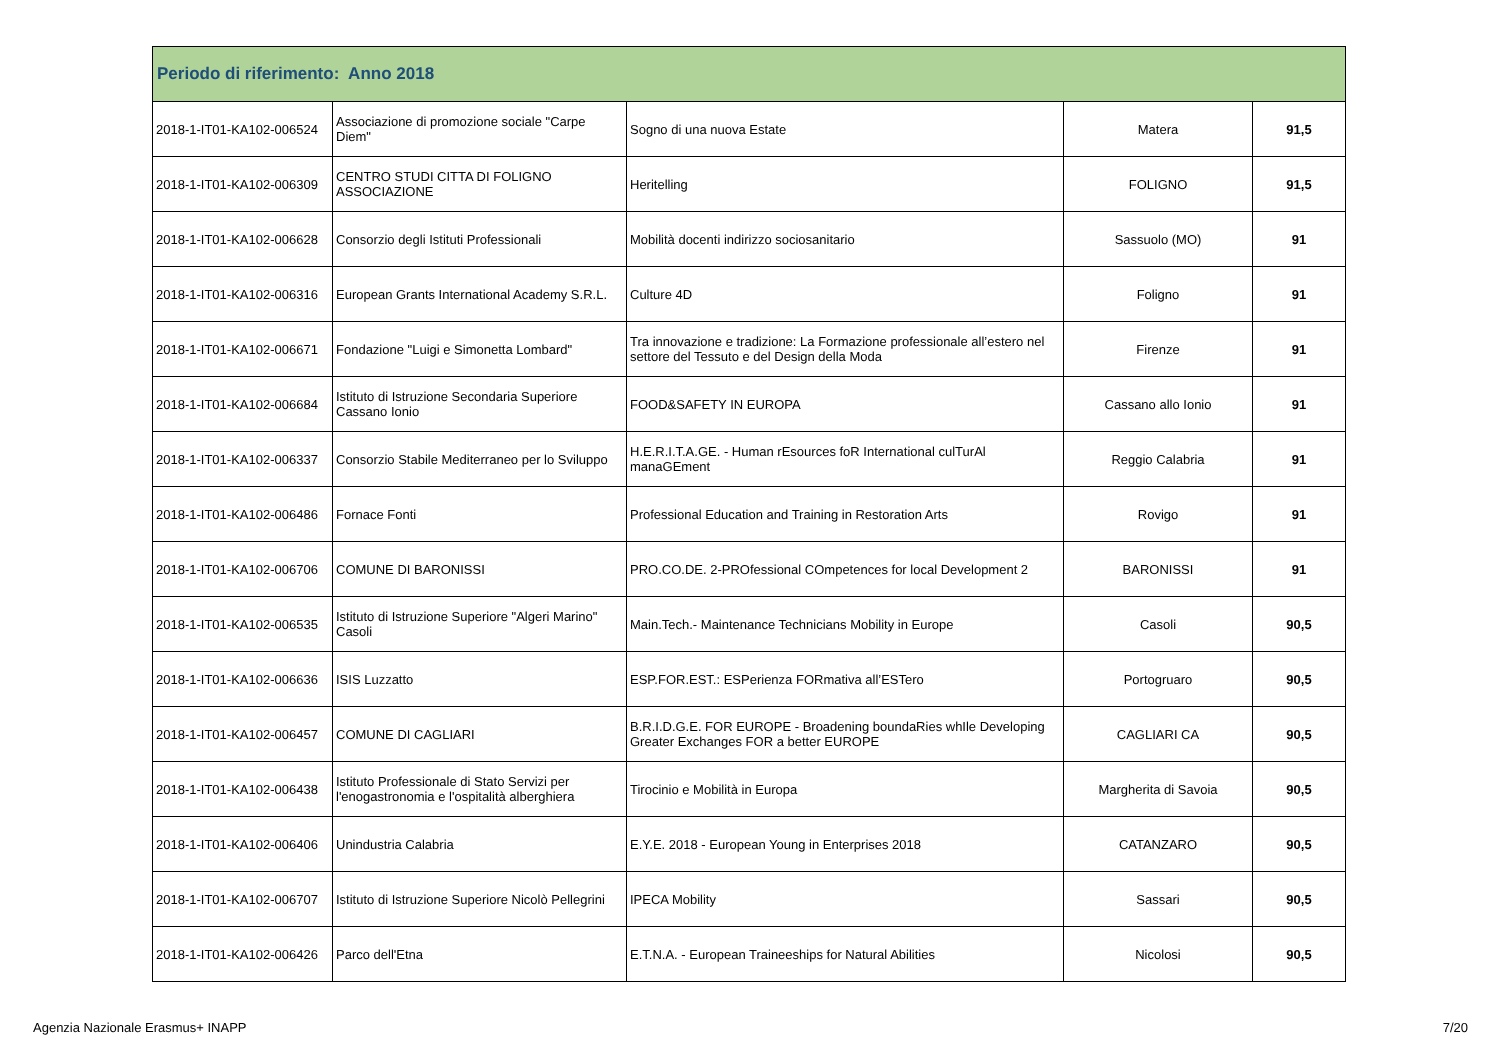| Periodo di riferimento: Anno 2018 | | | | |
| --- | --- | --- | --- | --- |
| 2018-1-IT01-KA102-006524 | Associazione di promozione sociale "Carpe Diem" | Sogno di una nuova Estate | Matera | 91,5 |
| 2018-1-IT01-KA102-006309 | CENTRO STUDI CITTA DI FOLIGNO ASSOCIAZIONE | Heritelling | FOLIGNO | 91,5 |
| 2018-1-IT01-KA102-006628 | Consorzio degli Istituti Professionali | Mobilità docenti indirizzo sociosanitario | Sassuolo (MO) | 91 |
| 2018-1-IT01-KA102-006316 | European Grants International Academy S.R.L. | Culture 4D | Foligno | 91 |
| 2018-1-IT01-KA102-006671 | Fondazione "Luigi e Simonetta Lombard" | Tra innovazione e tradizione: La Formazione professionale all’estero nel settore del Tessuto e del Design della Moda | Firenze | 91 |
| 2018-1-IT01-KA102-006684 | Istituto di Istruzione Secondaria Superiore Cassano Ionio | FOOD&SAFETY IN EUROPA | Cassano allo Ionio | 91 |
| 2018-1-IT01-KA102-006337 | Consorzio Stabile Mediterraneo per lo Sviluppo | H.E.R.I.T.A.GE. - Human rEsources foR International culTurAl manaGEment | Reggio Calabria | 91 |
| 2018-1-IT01-KA102-006486 | Fornace Fonti | Professional Education and Training in Restoration Arts | Rovigo | 91 |
| 2018-1-IT01-KA102-006706 | COMUNE DI BARONISSI | PRO.CO.DE. 2-PROfessional COmpetences for local Development 2 | BARONISSI | 91 |
| 2018-1-IT01-KA102-006535 | Istituto di Istruzione Superiore "Algeri Marino" Casoli | Main.Tech.- Maintenance Technicians Mobility in Europe | Casoli | 90,5 |
| 2018-1-IT01-KA102-006636 | ISIS Luzzatto | ESP.FOR.EST.: ESPerienza FORmativa all’ESTero | Portogruaro | 90,5 |
| 2018-1-IT01-KA102-006457 | COMUNE DI CAGLIARI | B.R.I.D.G.E. FOR EUROPE - Broadening boundaRies whIle Developing Greater Exchanges FOR a better EUROPE | CAGLIARI CA | 90,5 |
| 2018-1-IT01-KA102-006438 | Istituto Professionale di Stato Servizi per l'enogastronomia e l'ospitalità alberghiera | Tirocinio e Mobilità in Europa | Margherita di Savoia | 90,5 |
| 2018-1-IT01-KA102-006406 | Unindustria Calabria | E.Y.E. 2018 - European Young in Enterprises 2018 | CATANZARO | 90,5 |
| 2018-1-IT01-KA102-006707 | Istituto di Istruzione Superiore Nicolò Pellegrini | IPECA Mobility | Sassari | 90,5 |
| 2018-1-IT01-KA102-006426 | Parco dell'Etna | E.T.N.A. - European Traineeships for Natural Abilities | Nicolosi | 90,5 |
Agenzia Nazionale Erasmus+ INAPP 7/20